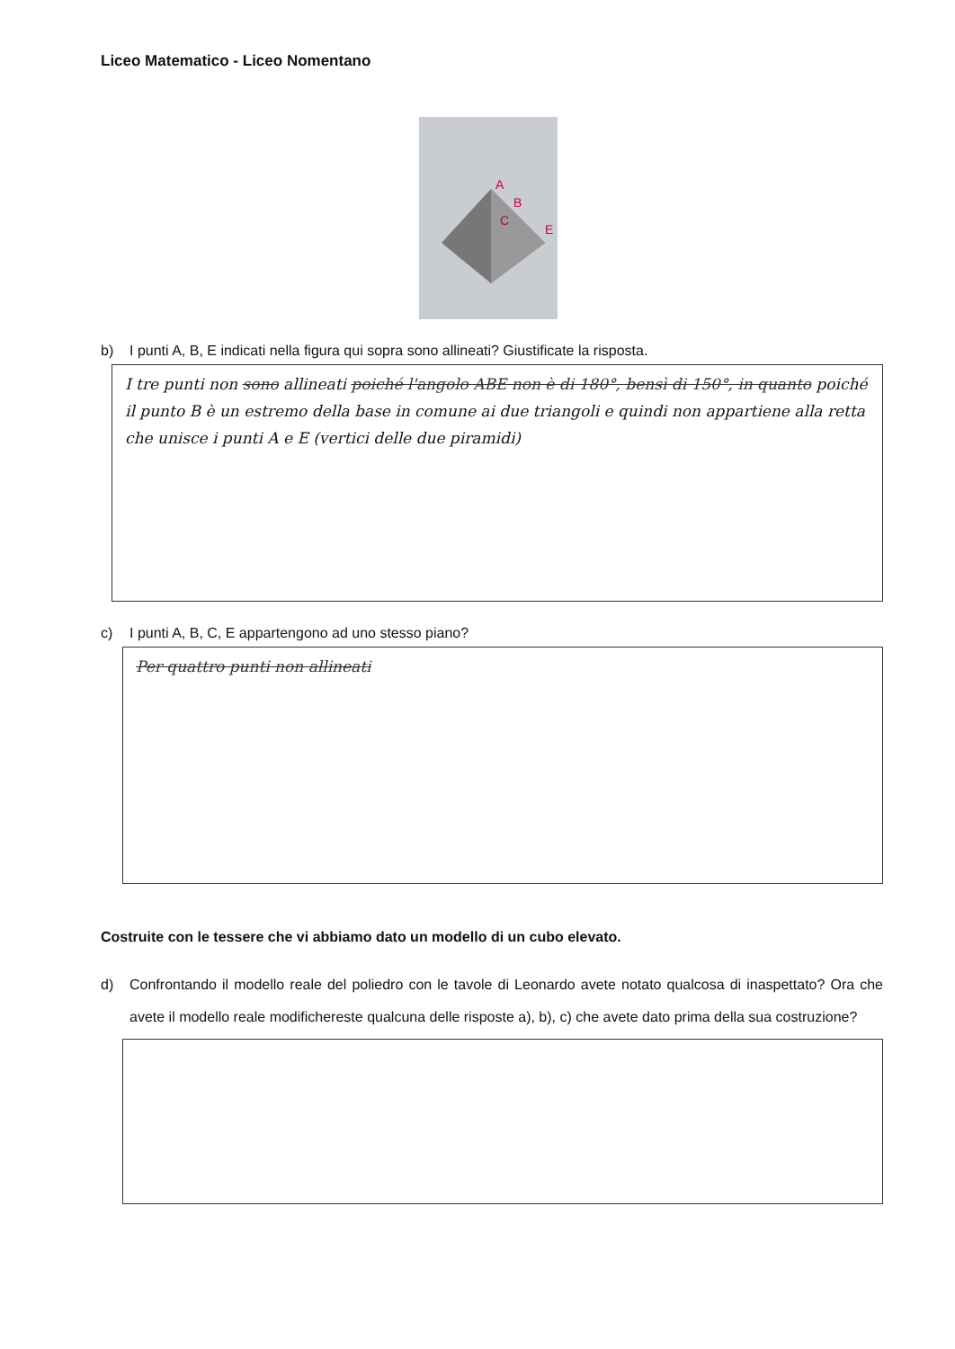Liceo Matematico - Liceo Nomentano
A
B
C
E
b) I punti A, B, E indicati nella figura qui sopra sono allineati? Giustificate la risposta.
I tre punti non sono allineati poiché l'angolo ABE non è di 180°, bensì di 150°, in quanto poiché il punto B è un estremo della base in comune ai due triangoli e quindi non appartiene alla retta che unisce i punti A e E (vertici delle due piramidi)
c) I punti A, B, C, E appartengono ad uno stesso piano?
Per quattro punti non allineati
Costruite con le tessere che vi abbiamo dato un modello di un cubo elevato.
d) Confrontando il modello reale del poliedro con le tavole di Leonardo avete notato qualcosa di inaspettato? Ora che avete il modello reale modifichereste qualcuna delle risposte a), b), c) che avete dato prima della sua costruzione?